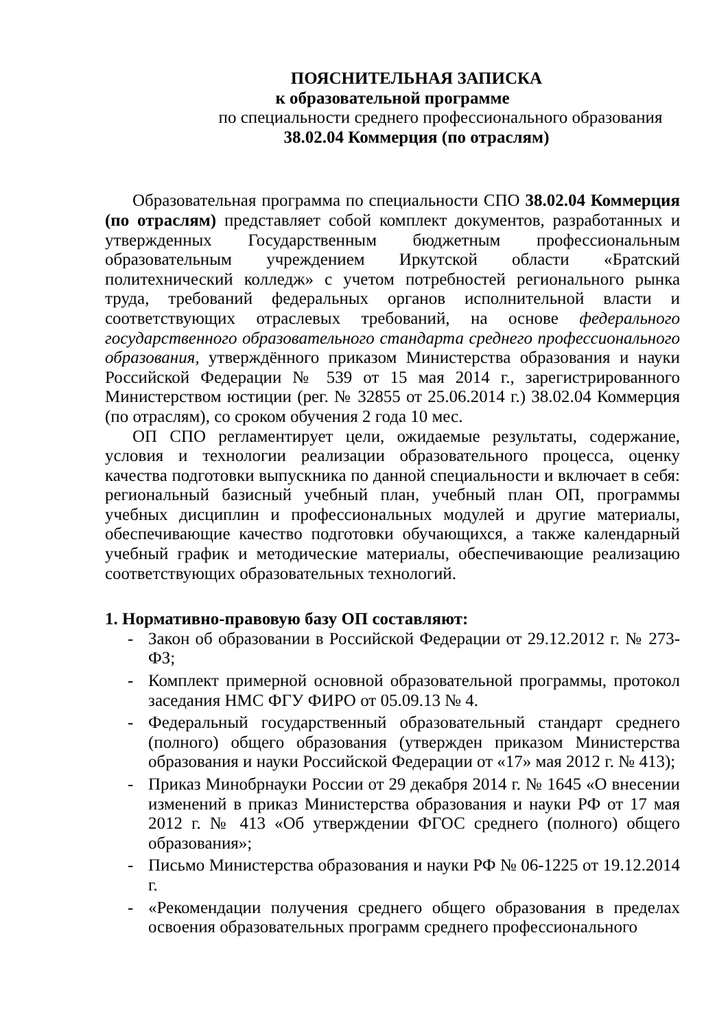ПОЯСНИТЕЛЬНАЯ ЗАПИСКА
к образовательной программе
по специальности среднего профессионального образования
38.02.04 Коммерция (по отраслям)
Образовательная программа по специальности СПО 38.02.04 Коммерция (по отраслям) представляет собой комплект документов, разработанных и утвержденных Государственным бюджетным профессиональным образовательным учреждением Иркутской области «Братский политехнический колледж» с учетом потребностей регионального рынка труда, требований федеральных органов исполнительной власти и соответствующих отраслевых требований, на основе федерального государственного образовательного стандарта среднего профессионального образования, утверждённого приказом Министерства образования и науки Российской Федерации № 539 от 15 мая 2014 г., зарегистрированного Министерством юстиции (рег. № 32855 от 25.06.2014 г.) 38.02.04 Коммерция (по отраслям), со сроком обучения 2 года 10 мес.
ОП СПО регламентирует цели, ожидаемые результаты, содержание, условия и технологии реализации образовательного процесса, оценку качества подготовки выпускника по данной специальности и включает в себя: региональный базисный учебный план, учебный план ОП, программы учебных дисциплин и профессиональных модулей и другие материалы, обеспечивающие качество подготовки обучающихся, а также календарный учебный график и методические материалы, обеспечивающие реализацию соответствующих образовательных технологий.
1. Нормативно-правовую базу ОП составляют:
- Закон об образовании в Российской Федерации от 29.12.2012 г. № 273-ФЗ;
- Комплект примерной основной образовательной программы, протокол заседания НМС ФГУ ФИРО от 05.09.13 № 4.
- Федеральный государственный образовательный стандарт среднего (полного) общего образования (утвержден приказом Министерства образования и науки Российской Федерации от «17» мая 2012 г. № 413);
- Приказ Минобрнауки России от 29 декабря 2014 г. № 1645 «О внесении изменений в приказ Министерства образования и науки РФ от 17 мая 2012 г. № 413 «Об утверждении ФГОС среднего (полного) общего образования»;
- Письмо Министерства образования и науки РФ № 06-1225 от 19.12.2014 г.
- «Рекомендации получения среднего общего образования в пределах освоения образовательных программ среднего профессионального